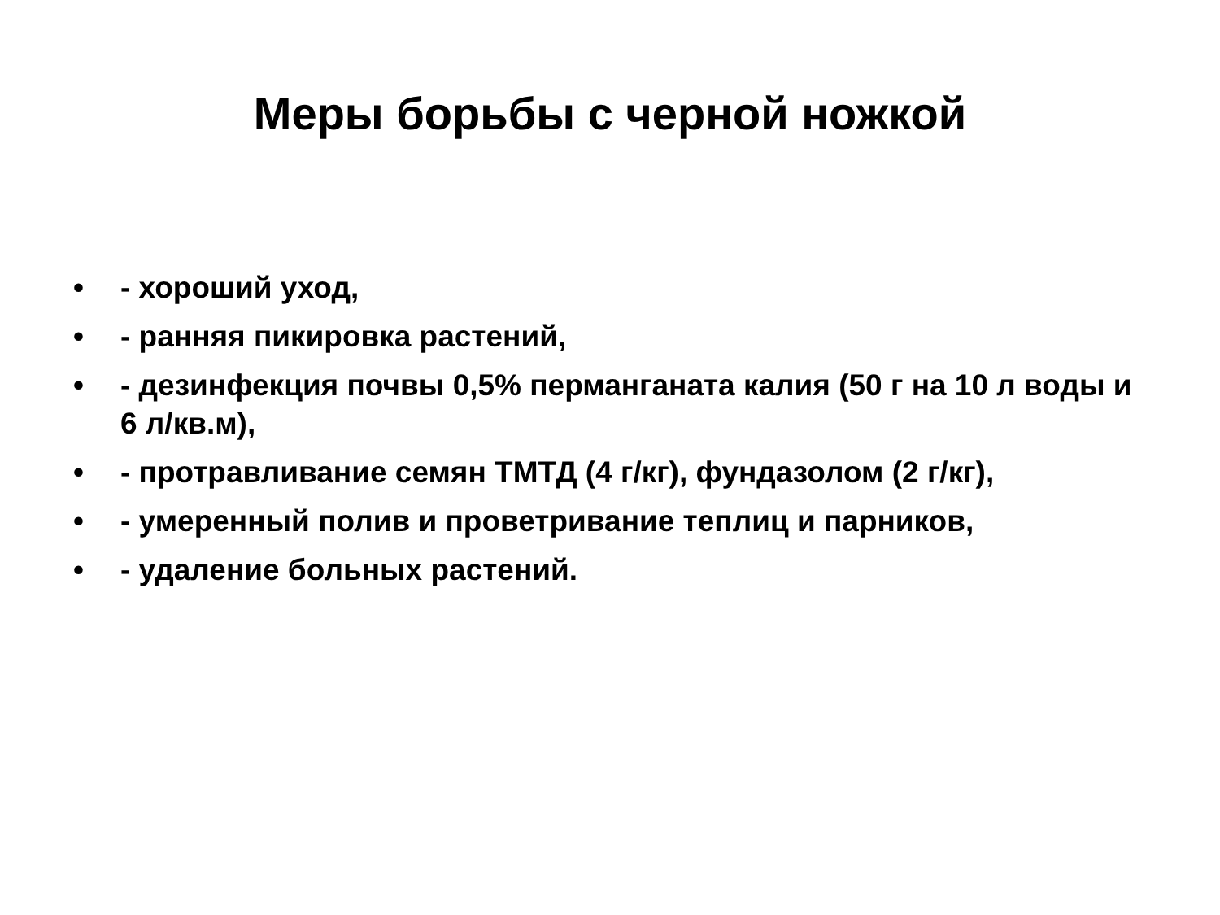Меры борьбы с черной ножкой
• - хороший уход,
• - ранняя пикировка растений,
• - дезинфекция почвы 0,5% перманганата калия (50 г на 10 л воды и 6 л/кв.м),
• - протравливание семян ТМТД (4 г/кг), фундазолом (2 г/кг),
• - умеренный полив и проветривание теплиц и парников,
• - удаление больных растений.